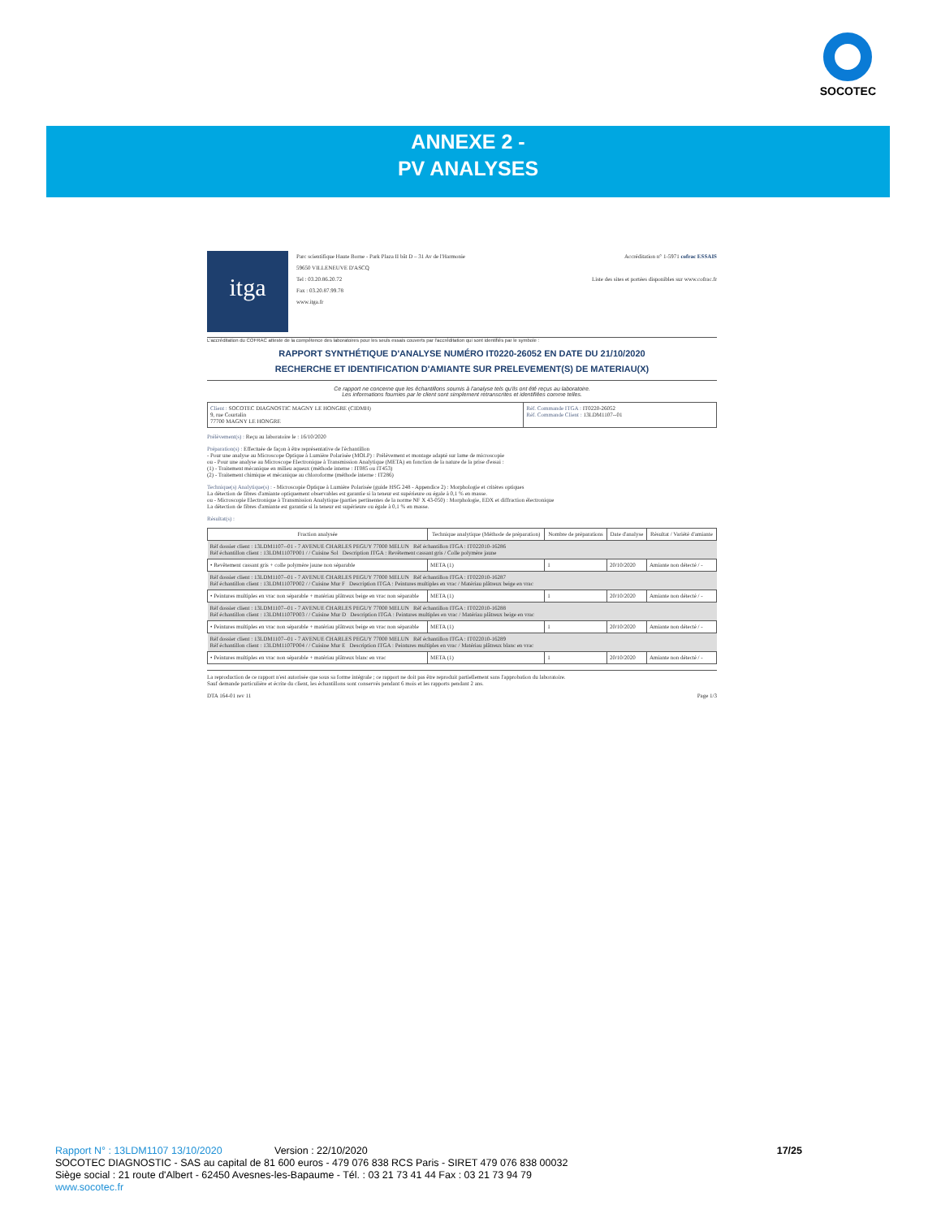SOCOTEC
ANNEXE 2 -
PV ANALYSES
itga
Parc scientifique Haute Borne - Park Plaza II bât D – 31 Av de l'Harmonie
59650 VILLENEUVE D'ASCQ
Tel : 03.20.86.20.72
Fax : 03.20.87.99.78
www.itga.fr
Accréditation n° 1-5971 cofrac ESSAIS
Liste des sites et portées disponibles sur www.cofrac.fr
L'accréditation du COFRAC atteste de la compétence des laboratoires pour les seuls essais couverts par l'accréditation qui sont identifiés par le symbole :
RAPPORT SYNTHÉTIQUE D'ANALYSE NUMÉRO IT0220-26052 EN DATE DU 21/10/2020
RECHERCHE ET IDENTIFICATION D'AMIANTE SUR PRELEVEMENT(S) DE MATERIAU(X)
Ce rapport ne concerne que les échantillons soumis à l'analyse tels qu'ils ont été reçus au laboratoire.
Les informations fournies par le client sont simplement retranscrites et identifiées comme telles.
| Client : SOCOTEC DIAGNOSTIC MAGNY LE HONGRE (CIDMH) 9, rue Courtalin 77700 MAGNY LE HONGRE | Réf. Commande ITGA : IT0220-26052 Réf. Commande Client : 13LDM1107--01 |
Prélèvement(s) : Reçu au laboratoire le : 16/10/2020
Préparation(s) : Effectuée de façon à être représentative de l'échantillon
- Pour une analyse au Microscope Optique à Lumière Polarisée (MOLP) : Prélèvement et montage adapté sur lame de microscopie
ou - Pour une analyse au Microscope Electronique à Transmission Analytique (META) en fonction de la nature de la prise d'essai :
(1) - Traitement mécanique en milieu aqueux (méthode interne : IT085 ou IT453)
(2) - Traitement chimique et mécanique au chloroforme (méthode interne : IT286)
Technique(s) Analytique(s) : - Microscopie Optique à Lumière Polarisée (guide HSG 248 - Appendice 2) : Morphologie et critères optiques
La détection de fibres d'amiante optiquement observables est garantie si la teneur est supérieure ou égale à 0,1 % en masse.
ou - Microscopie Electronique à Transmission Analytique (parties pertinentes de la norme NF X 43-050) : Morphologie, EDX et diffraction électronique
La détection de fibres d'amiante est garantie si la teneur est supérieure ou égale à 0,1 % en masse.
Résultat(s) :
| Fraction analysée | Technique analytique (Méthode de préparation) | Nombre de préparations | Date d'analyse | Résultat / Variété d'amiante |
| --- | --- | --- | --- | --- |
| Réf dossier client : 13LDM1107--01 - 7 AVENUE CHARLES PEGUY 77000 MELUN Réf échantillon ITGA : IT022010-16286 Réf échantillon client : 13LDM1107P001 / / Cuisine Sol Description ITGA : Revêtement cassant gris / Colle polymère jaune | | | | |
| • Revêtement cassant gris + colle polymère jaune non séparable | META (1) | 1 | 20/10/2020 | Amiante non détecté / - |
| Réf dossier client : 13LDM1107--01 - 7 AVENUE CHARLES PEGUY 77000 MELUN Réf échantillon ITGA : IT022010-16287 Réf échantillon client : 13LDM1107P002 / / Cuisine Mur F Description ITGA : Peintures multiples en vrac / Matériau plâtreux beige en vrac | | | | |
| • Peintures multiples en vrac non séparable + matériau plâtreux beige en vrac non séparable | META (1) | 1 | 20/10/2020 | Amiante non détecté / - |
| Réf dossier client : 13LDM1107--01 - 7 AVENUE CHARLES PEGUY 77000 MELUN Réf échantillon ITGA : IT022010-16288 Réf échantillon client : 13LDM1107P003 / / Cuisine Mur D Description ITGA : Peintures multiples en vrac / Matériau plâtreux beige en vrac | | | | |
| • Peintures multiples en vrac non séparable + matériau plâtreux beige en vrac non séparable | META (1) | 1 | 20/10/2020 | Amiante non détecté / - |
| Réf dossier client : 13LDM1107--01 - 7 AVENUE CHARLES PEGUY 77000 MELUN Réf échantillon ITGA : IT022010-16289 Réf échantillon client : 13LDM1107P004 / / Cuisine Mur E Description ITGA : Peintures multiples en vrac / Matériau plâtreux blanc en vrac | | | | |
| • Peintures multiples en vrac non séparable + matériau plâtreux blanc en vrac | META (1) | 1 | 20/10/2020 | Amiante non détecté / - |
La reproduction de ce rapport n'est autorisée que sous sa forme intégrale ; ce rapport ne doit pas être reproduit partiellement sans l'approbation du laboratoire.
Sauf demande particulière et écrite du client, les échantillons sont conservés pendant 6 mois et les rapports pendant 2 ans.
DTA 164-01 rev 11 Page 1/3
Rapport N° : 13LDM1107 13/10/2020 Version : 22/10/2020 17/25
SOCOTEC DIAGNOSTIC - SAS au capital de 81 600 euros - 479 076 838 RCS Paris - SIRET 479 076 838 00032
Siège social : 21 route d'Albert - 62450 Avesnes-les-Bapaume - Tél. : 03 21 73 41 44 Fax : 03 21 73 94 79
www.socotec.fr